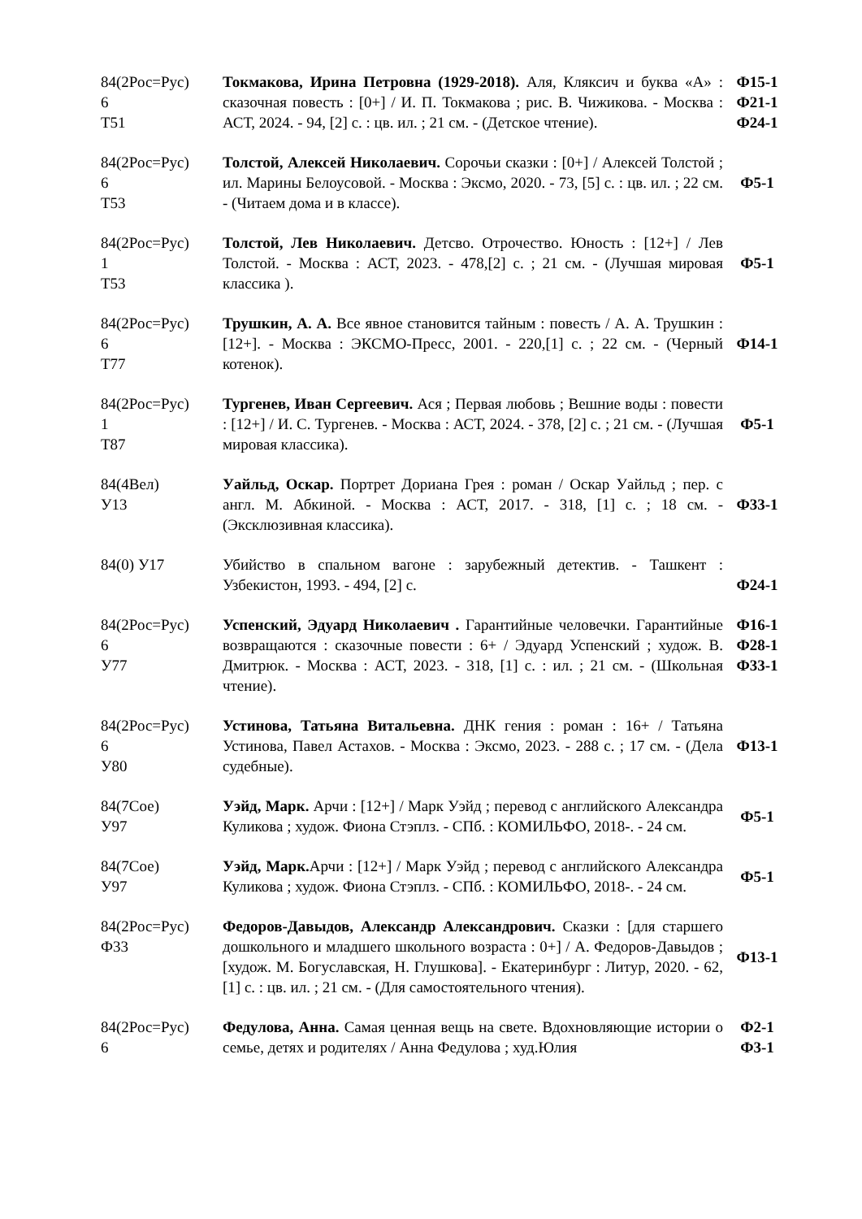| 84(2Рос=Рус) 6 Т51 | Токмакова, Ирина Петровна (1929-2018). Аля, Кляксич и буква «А» : сказочная повесть : [0+] / И. П. Токмакова ; рис. В. Чижикова. - Москва : АСТ, 2024. - 94, [2] с. : цв. ил. ; 21 см. - (Детское чтение). | Ф15-1 Ф21-1 Ф24-1 |
| 84(2Рос=Рус) 6 Т53 | Толстой, Алексей Николаевич. Сорочьи сказки : [0+] / Алексей Толстой ; ил. Марины Белоусовой. - Москва : Эксмо, 2020. - 73, [5] с. : цв. ил. ; 22 см. - (Читаем дома и в классе). | Ф5-1 |
| 84(2Рос=Рус) 1 Т53 | Толстой, Лев Николаевич. Детсво. Отрочество. Юность : [12+] / Лев Толстой. - Москва : АСТ, 2023. - 478,[2] с. ; 21 см. - (Лучшая мировая классика ). | Ф5-1 |
| 84(2Рос=Рус) 6 Т77 | Трушкин, А. А. Все явное становится тайным : повесть / А. А. Трушкин : [12+]. - Москва : ЭКСМО-Пресс, 2001. - 220,[1] с. ; 22 см. - (Черный котенок). | Ф14-1 |
| 84(2Рос=Рус) 1 Т87 | Тургенев, Иван Сергеевич. Ася ; Первая любовь ; Вешние воды : повести : [12+] / И. С. Тургенев. - Москва : АСТ, 2024. - 378, [2] с. ; 21 см. - (Лучшая мировая классика). | Ф5-1 |
| 84(4Вел) У13 | Уайльд, Оскар. Портрет Дориана Грея : роман / Оскар Уайльд ; пер. с англ. М. Абкиной. - Москва : АСТ, 2017. - 318, [1] с. ; 18 см. - (Эксклюзивная классика). | Ф33-1 |
| 84(0) У17 | Убийство в спальном вагоне : зарубежный детектив. - Ташкент : Узбекистон, 1993. - 494, [2] с. | Ф24-1 |
| 84(2Рос=Рус) 6 У77 | Успенский, Эдуард Николаевич . Гарантийные человечки. Гарантийные возвращаются : сказочные повести : 6+ / Эдуард Успенский ; худож. В. Дмитрюк. - Москва : АСТ, 2023. - 318, [1] с. : ил. ; 21 см. - (Школьная чтение). | Ф16-1 Ф28-1 Ф33-1 |
| 84(2Рос=Рус) 6 У80 | Устинова, Татьяна Витальевна. ДНК гения : роман : 16+ / Татьяна Устинова, Павел Астахов. - Москва : Эксмо, 2023. - 288 с. ; 17 см. - (Дела судебные). | Ф13-1 |
| 84(7Сое) У97 | Уэйд, Марк. Арчи : [12+] / Марк Уэйд ; перевод с английского Александра Куликова ; худож. Фиона Стэплз. - СПб. : КОМИЛЬФО, 2018-. - 24 см. | Ф5-1 |
| 84(7Сое) У97 | Уэйд, Марк. Арчи : [12+] / Марк Уэйд ; перевод с английского Александра Куликова ; худож. Фиона Стэплз. - СПб. : КОМИЛЬФО, 2018-. - 24 см. | Ф5-1 |
| 84(2Рос=Рус) Ф33 | Федоров-Давыдов, Александр Александрович. Сказки : [для старшего дошкольного и младшего школьного возраста : 0+] / А. Федоров-Давыдов ; [худож. М. Богуславская, Н. Глушкова]. - Екатеринбург : Литур, 2020. - 62, [1] с. : цв. ил. ; 21 см. - (Для самостоятельного чтения). | Ф13-1 |
| 84(2Рос=Рус) 6 | Федулова, Анна. Самая ценная вещь на свете. Вдохновляющие истории о семье, детях и родителях / Анна Федулова ; худ.Юлия | Ф2-1 Ф3-1 |